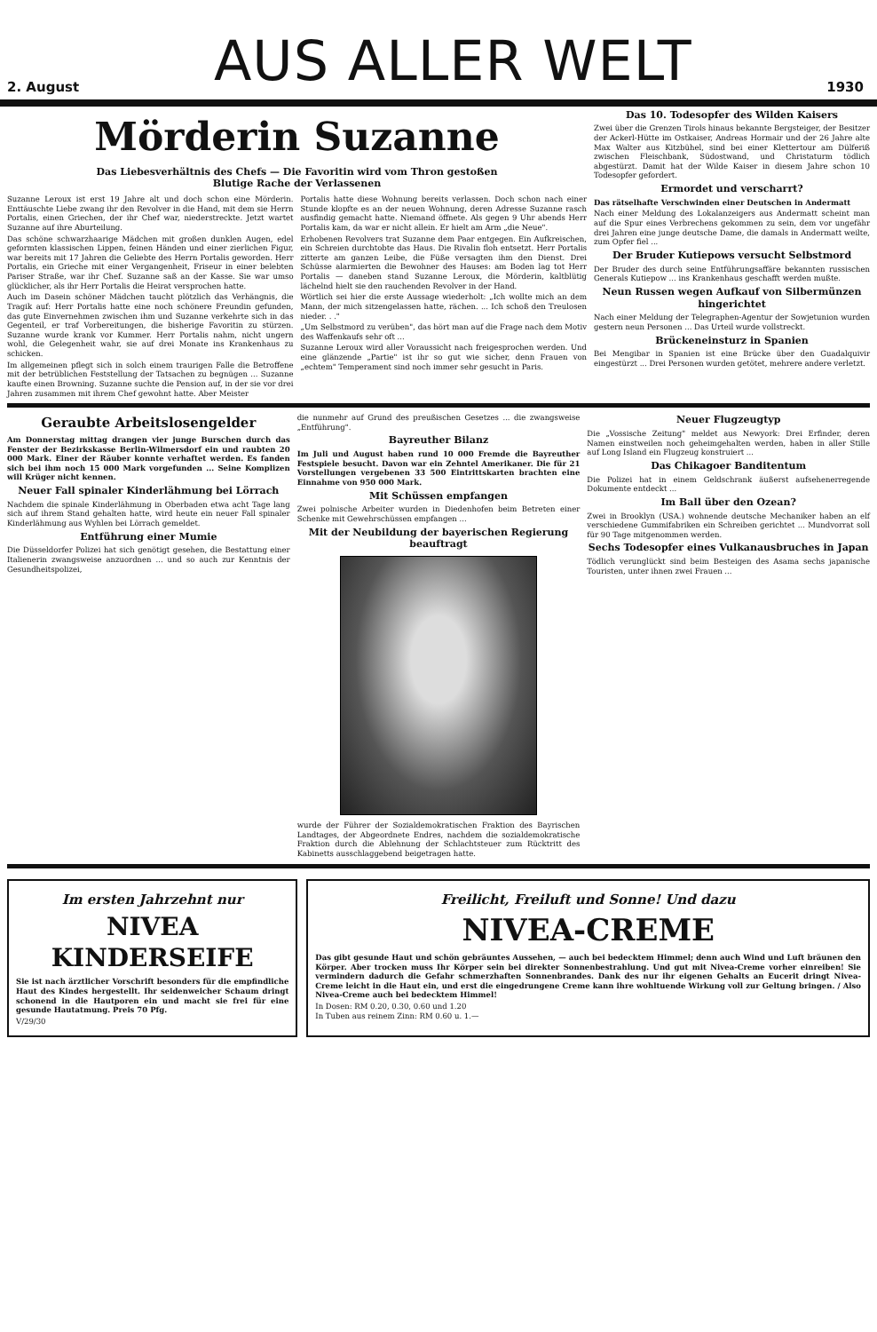2. August
AUS ALLER WELT
1930
Mörderin Suzanne
Das Liebesverhältnis des Chefs — Die Favoritin wird vom Thron gestoßen
Blutige Rache der Verlassenen
Suzanne Leroux ist erst 19 Jahre alt und doch schon eine Mörderin. Enttäuschte Liebe zwang ihr den Revolver in die Hand, mit dem sie Herrn Portalis, einen Griechen, der ihr Chef war, niederstreckte. Jetzt wartet Suzanne auf ihre Aburteilung.
Das schöne schwarzhaarige Mädchen mit großen dunklen Augen, edel geformten klassischen Lippen, feinen Händen und einer zierlichen Figur, war bereits mit 17 Jahren die Geliebte des Herrn Portalis geworden. Herr Portalis, ein Grieche mit einer Vergangenheit, Friseur in einer belebten Pariser Straße, war ihr Chef. Suzanne saß an der Kasse. Sie war umso glücklicher, als ihr Herr Portalis die Heirat versprochen hatte.
Auch im Dasein schöner Mädchen taucht plötzlich das Verhängnis, die Tragik auf: Herr Portalis hatte eine noch schönere Freundin gefunden, das gute Einvernehmen zwischen ihm und Suzanne verkehrte sich in das Gegenteil, er traf Vorbereitungen, die bisherige Favoritin zu stürzen. Suzanne wurde krank vor Kummer. Herr Portalis nahm, nicht ungern wohl, die Gelegenheit wahr, sie auf drei Monate ins Krankenhaus zu schicken.
Im allgemeinen pflegt sich in solch einem traurigen Falle die Betroffene mit der betrüblichen Feststellung der Tatsachen zu begnügen ... Suzanne kaufte einen Browning. Suzanne suchte die Pension auf, in der sie vor drei Jahren zusammen mit ihrem Chef gewohnt hatte. Aber Meister
Portalis hatte diese Wohnung bereits verlassen. Doch schon nach einer Stunde klopfte es an der neuen Wohnung, deren Adresse Suzanne rasch ausfindig gemacht hatte. Niemand öffnete. Als gegen 9 Uhr abends Herr Portalis kam, da war er nicht allein. Er hielt am Arm „die Neue".
Erhobenen Revolvers trat Suzanne dem Paar entgegen. Ein Aufkreischen, ein Schreien durchtobte das Haus. Die Rivalin floh entsetzt. Herr Portalis zitterte am ganzen Leibe, die Füße versagten ihm den Dienst. Drei Schüsse alarmierten die Bewohner des Hauses: am Boden lag tot Herr Portalis — daneben stand Suzanne Leroux, die Mörderin, kaltblütig lächelnd hielt sie den rauchenden Revolver in der Hand.
Wörtlich sei hier die erste Aussage wiederholt: „Ich wollte mich an dem Mann, der mich sitzengelassen hatte, rächen. ... Ich schoß den Treulosen nieder. . ."
„Um Selbstmord zu verüben", das hört man auf die Frage nach dem Motiv des Waffenkaufs sehr oft ...
Suzanne Leroux wird aller Voraussicht nach freigesprochen werden. Und eine glänzende „Partie" ist ihr so gut wie sicher, denn Frauen von „echtem" Temperament sind noch immer sehr gesucht in Paris.
Das 10. Todesopfer des Wilden Kaisers
Zwei über die Grenzen Tirols hinaus bekannte Bergsteiger, der Besitzer der Ackerl-Hütte im Ostkaiser, Andreas Hormair und der 26 Jahre alte Max Walter aus Kitzbühel, sind bei einer Klettertour am Dülferiß zwischen Fleischbank, Südostwand, und Christaturm tödlich abgestürzt. Damit hat der Wilde Kaiser in diesem Jahre schon 10 Todesopfer gefordert.
Ermordet und verscharrt?
Das rätselhafte Verschwinden einer Deutschen in Andermatt
Nach einer Meldung des Lokalanzeigers aus Andermatt scheint man auf die Spur eines Verbrechens gekommen zu sein, dem vor ungefähr drei Jahren eine junge deutsche Dame, die damals in Andermatt weilte, zum Opfer fiel ...
Der Bruder Kutiepows versucht Selbstmord
Der Bruder des durch seine Entführungsaffäre bekannten russischen Generals Kutiepow ... ins Krankenhaus geschafft werden mußte.
Neun Russen wegen Aufkauf von Silbermünzen hingerichtet
Nach einer Meldung der Telegraphen-Agentur der Sowjetunion wurden gestern neun Personen ... Das Urteil wurde vollstreckt.
Brückeneinsturz in Spanien
Bei Mengibar in Spanien ist eine Brücke über den Guadalquivir eingestürzt ... Drei Personen wurden getötet, mehrere andere verletzt.
Geraubte Arbeitslosengelder
Am Donnerstag mittag drangen vier junge Burschen durch das Fenster der Bezirkskasse Berlin-Wilmersdorf ein und raubten 20 000 Mark. Einer der Räuber konnte verhaftet werden. Es fanden sich bei ihm noch 15 000 Mark vorgefunden ... Seine Komplizen will Krüger nicht kennen.
Neuer Fall spinaler Kinderlähmung bei Lörrach
Nachdem die spinale Kinderlähmung in Oberbaden etwa acht Tage lang sich auf ihrem Stand gehalten hatte, wird heute ein neuer Fall spinaler Kinderlähmung aus Wyhlen bei Lörrach gemeldet.
Entführung einer Mumie
Die Düsseldorfer Polizei hat sich genötigt gesehen, die Bestattung einer Italienerin zwangsweise anzuordnen ... und so auch zur Kenntnis der Gesundheitspolizei,
die nunmehr auf Grund des preußischen Gesetzes ... die zwangsweise „Entführung".
Bayreuther Bilanz
Im Juli und August haben rund 10 000 Fremde die Bayreuther Festspiele besucht. Davon war ein Zehntel Amerikaner. Die für 21 Vorstellungen vergebenen 33 500 Eintrittskarten brachten eine Einnahme von 950 000 Mark.
Mit Schüssen empfangen
Zwei polnische Arbeiter wurden in Diedenhofen beim Betreten einer Schenke mit Gewehrschüssen empfangen ...
Mit der Neubildung der bayerischen Regierung beauftragt
wurde der Führer der Sozialdemokratischen Fraktion des Bayrischen Landtages, der Abgeordnete Endres, nachdem die sozialdemokratische Fraktion durch die Ablehnung der Schlachtsteuer zum Rücktritt des Kabinetts ausschlaggebend beigetragen hatte.
Neuer Flugzeugtyp
Die „Vossische Zeitung" meldet aus Newyork: Drei Erfinder, deren Namen einstweilen noch geheimgehalten werden, haben in aller Stille auf Long Island ein Flugzeug konstruiert ...
Das Chikagoer Banditentum
Die Polizei hat in einem Geldschrank äußerst aufsehenerregende Dokumente entdeckt ...
Im Ball über den Ozean?
Zwei in Brooklyn (USA.) wohnende deutsche Mechaniker haben an elf verschiedene Gummifabriken ein Schreiben gerichtet ... Mundvorrat soll für 90 Tage mitgenommen werden.
Sechs Todesopfer eines Vulkanausbruches in Japan
Tödlich verunglückt sind beim Besteigen des Asama sechs japanische Touristen, unter ihnen zwei Frauen ...
Im ersten Jahrzehnt nur
NIVEA
KINDERSEIFE
Sie ist nach ärztlicher Vorschrift besonders für die empfindliche Haut des Kindes hergestellt. Ihr seidenweicher Schaum dringt schonend in die Hautporen ein und macht sie frei für eine gesunde Hautatmung. Preis 70 Pfg.
V/29/30
Freilicht, Freiluft und Sonne! Und dazu
NIVEA-CREME
Das gibt gesunde Haut und schön gebräuntes Aussehen, — auch bei bedecktem Himmel; denn auch Wind und Luft bräunen den Körper. Aber trocken muss Ihr Körper sein bei direkter Sonnenbestrahlung. Und gut mit Nivea-Creme vorher einreiben! Sie vermindern dadurch die Gefahr schmerzhaften Sonnenbrandes. Dank des nur ihr eigenen Gehalts an Eucerit dringt Nivea-Creme leicht in die Haut ein, und erst die eingedrungene Creme kann ihre wohltuende Wirkung voll zur Geltung bringen. / Also Nivea-Creme auch bei bedecktem Himmel!
In Dosen: RM 0.20, 0.30, 0.60 und 1.20
In Tuben aus reinem Zinn: RM 0.60 u. 1.—